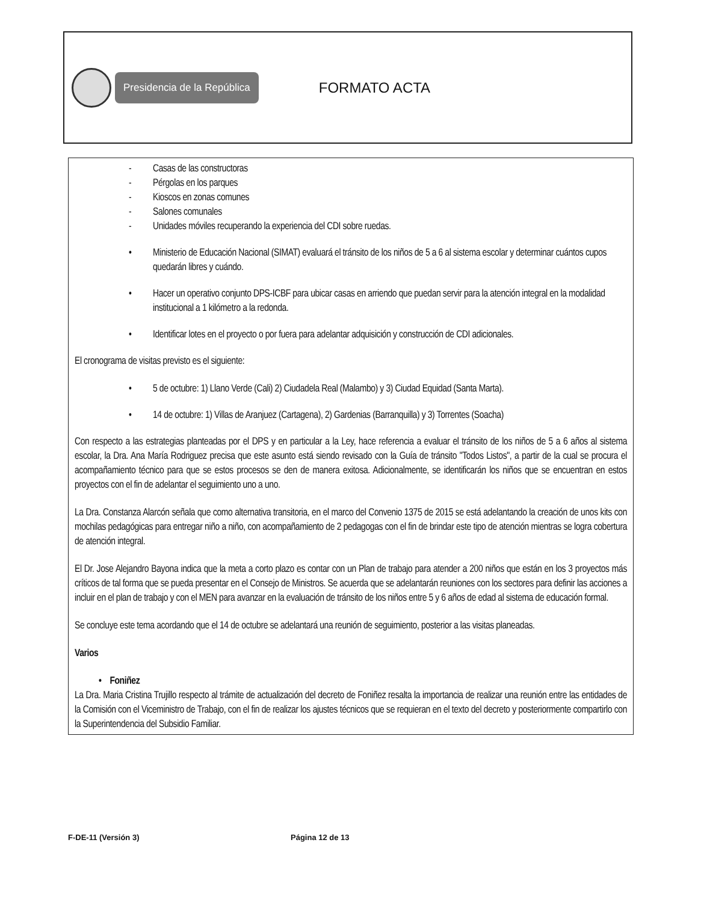Presidencia de la República
FORMATO ACTA
- Casas de las constructoras
- Pérgolas en los parques
- Kioscos en zonas comunes
- Salones comunales
- Unidades móviles recuperando la experiencia del CDI sobre ruedas.
• Ministerio de Educación Nacional (SIMAT) evaluará el tránsito de los niños de 5 a 6 al sistema escolar y determinar cuántos cupos quedarán libres y cuándo.
• Hacer un operativo conjunto DPS-ICBF para ubicar casas en arriendo que puedan servir para la atención integral en la modalidad institucional a 1 kilómetro a la redonda.
• Identificar lotes en el proyecto o por fuera para adelantar adquisición y construcción de CDI adicionales.
El cronograma de visitas previsto es el siguiente:
• 5 de octubre: 1) Llano Verde (Cali) 2) Ciudadela Real (Malambo) y 3) Ciudad Equidad (Santa Marta).
• 14 de octubre: 1) Villas de Aranjuez (Cartagena), 2) Gardenias (Barranquilla) y 3) Torrentes (Soacha)
Con respecto a las estrategias planteadas por el DPS y en particular a la Ley, hace referencia a evaluar el tránsito de los niños de 5 a 6 años al sistema escolar, la Dra. Ana María Rodriguez precisa que este asunto está siendo revisado con la Guía de tránsito "Todos Listos", a partir de la cual se procura el acompañamiento técnico para que se estos procesos se den de manera exitosa. Adicionalmente, se identificarán los niños que se encuentran en estos proyectos con el fin de adelantar el seguimiento uno a uno.
La Dra. Constanza Alarcón señala que como alternativa transitoria, en el marco del Convenio 1375 de 2015 se está adelantando la creación de unos kits con mochilas pedagógicas para entregar niño a niño, con acompañamiento de 2 pedagogas con el fin de brindar este tipo de atención mientras se logra cobertura de atención integral.
El Dr. Jose Alejandro Bayona indica que la meta a corto plazo es contar con un Plan de trabajo para atender a 200 niños que están en los 3 proyectos más críticos de tal forma que se pueda presentar en el Consejo de Ministros. Se acuerda que se adelantarán reuniones con los sectores para definir las acciones a incluir en el plan de trabajo y con el MEN para avanzar en la evaluación de tránsito de los niños entre 5 y 6 años de edad al sistema de educación formal.
Se concluye este tema acordando que el 14 de octubre se adelantará una reunión de seguimiento, posterior a las visitas planeadas.
Varios
• Foniñez
La Dra. Maria Cristina Trujillo respecto al trámite de actualización del decreto de Foniñez resalta la importancia de realizar una reunión entre las entidades de la Comisión con el Viceministro de Trabajo, con el fin de realizar los ajustes técnicos que se requieran en el texto del decreto y posteriormente compartirlo con la Superintendencia del Subsidio Familiar.
F-DE-11 (Versión 3) Página 12 de 13